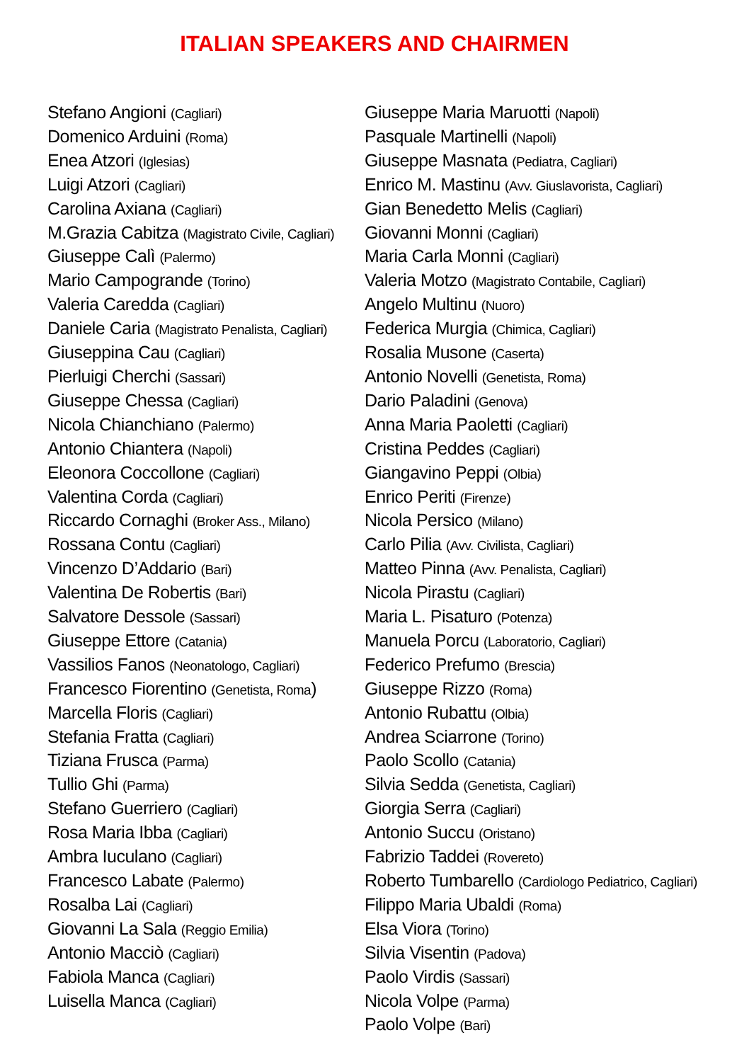ITALIAN SPEAKERS AND CHAIRMEN
Stefano Angioni (Cagliari)
Domenico Arduini (Roma)
Enea Atzori (Iglesias)
Luigi Atzori (Cagliari)
Carolina Axiana (Cagliari)
M.Grazia Cabitza (Magistrato Civile, Cagliari)
Giuseppe Calì (Palermo)
Mario Campogrande (Torino)
Valeria Caredda (Cagliari)
Daniele Caria (Magistrato Penalista, Cagliari)
Giuseppina Cau (Cagliari)
Pierluigi Cherchi (Sassari)
Giuseppe Chessa (Cagliari)
Nicola Chianchiano (Palermo)
Antonio Chiantera (Napoli)
Eleonora Coccollone (Cagliari)
Valentina Corda (Cagliari)
Riccardo Cornaghi (Broker Ass., Milano)
Rossana Contu (Cagliari)
Vincenzo D’Addario (Bari)
Valentina De Robertis (Bari)
Salvatore Dessole (Sassari)
Giuseppe Ettore (Catania)
Vassilios Fanos (Neonatologo, Cagliari)
Francesco Fiorentino (Genetista, Roma)
Marcella Floris (Cagliari)
Stefania Fratta (Cagliari)
Tiziana Frusca (Parma)
Tullio Ghi (Parma)
Stefano Guerriero (Cagliari)
Rosa Maria Ibba (Cagliari)
Ambra Iuculano (Cagliari)
Francesco Labate (Palermo)
Rosalba Lai (Cagliari)
Giovanni La Sala (Reggio Emilia)
Antonio Macciò (Cagliari)
Fabiola Manca (Cagliari)
Luisella Manca (Cagliari)
Giuseppe Maria Maruotti (Napoli)
Pasquale Martinelli (Napoli)
Giuseppe Masnata (Pediatra, Cagliari)
Enrico M. Mastinu (Avv. Giuslavorista, Cagliari)
Gian Benedetto Melis (Cagliari)
Giovanni Monni (Cagliari)
Maria Carla Monni (Cagliari)
Valeria Motzo (Magistrato Contabile, Cagliari)
Angelo Multinu (Nuoro)
Federica Murgia (Chimica, Cagliari)
Rosalia Musone (Caserta)
Antonio Novelli (Genetista, Roma)
Dario Paladini (Genova)
Anna Maria Paoletti (Cagliari)
Cristina Peddes (Cagliari)
Giangavino Peppi (Olbia)
Enrico Periti (Firenze)
Nicola Persico (Milano)
Carlo Pilia (Avv. Civilista, Cagliari)
Matteo Pinna (Avv. Penalista, Cagliari)
Nicola Pirastu (Cagliari)
Maria L. Pisaturo (Potenza)
Manuela Porcu (Laboratorio, Cagliari)
Federico Prefumo (Brescia)
Giuseppe Rizzo (Roma)
Antonio Rubattu (Olbia)
Andrea Sciarrone (Torino)
Paolo Scollo (Catania)
Silvia Sedda (Genetista, Cagliari)
Giorgia Serra (Cagliari)
Antonio Succu (Oristano)
Fabrizio Taddei (Rovereto)
Roberto Tumbarello (Cardiologo Pediatrico, Cagliari)
Filippo Maria Ubaldi (Roma)
Elsa Viora (Torino)
Silvia Visentin (Padova)
Paolo Virdis (Sassari)
Nicola Volpe (Parma)
Paolo Volpe (Bari)